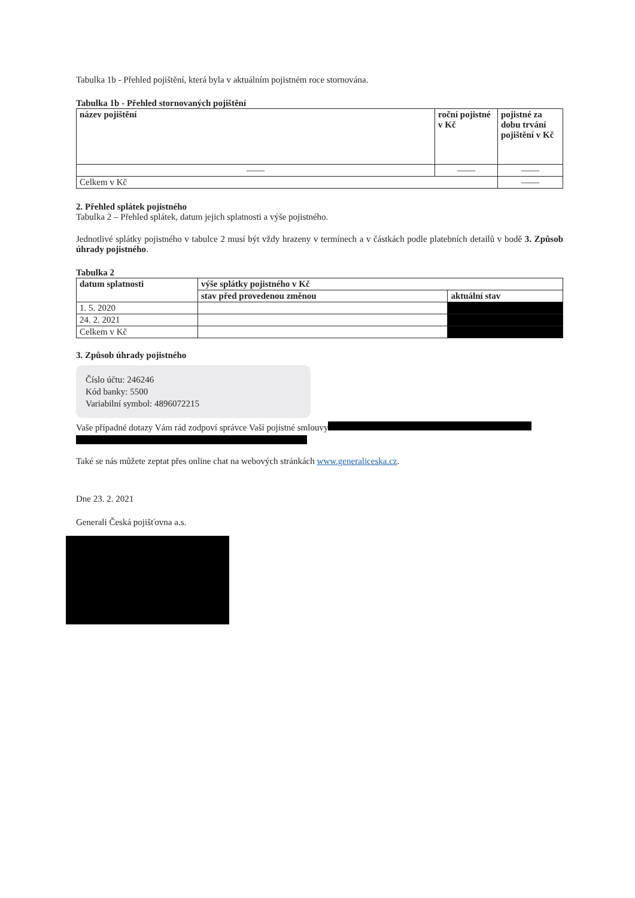Tabulka 1b - Přehled pojištění, která byla v aktuálním pojistném roce stornována.
Tabulka 1b - Přehled stornovaných pojištění
| název pojištění | roční pojistné v Kč | pojistné za dobu trvání pojištění v Kč |
| --- | --- | --- |
| —— | —— | —— |
| Celkem v Kč | | —— |
2. Přehled splátek pojistného
Tabulka 2 – Přehled splátek, datum jejich splatnosti a výše pojistného.
Jednotlivé splátky pojistného v tabulce 2 musí být vždy hrazeny v termínech a v částkách podle platebních detailů v bodě 3. Způsob úhrady pojistného.
Tabulka 2
| datum splatnosti | výše splátky pojistného v Kč | |
| --- | --- | --- |
| | stav před provedenou změnou | aktuální stav |
| 1. 5. 2020 | | |
| 24. 2. 2021 | | |
| Celkem v Kč | | |
3. Způsob úhrady pojistného
Číslo účtu: 246246
Kód banky: 5500
Variabilní symbol: 4896072215
Vaše případné dotazy Vám rád zodpoví správce Vaší pojistné smlouvy
Také se nás můžete zeptat přes online chat na webových stránkách www.generaliceska.cz.
Dne 23. 2. 2021
Generali Česká pojišťovna a.s.